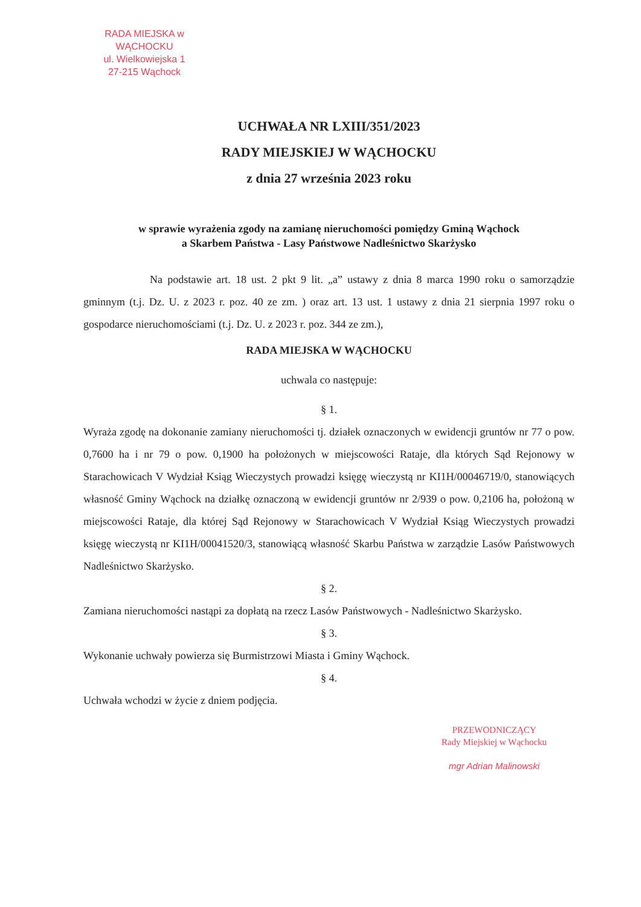RADA MIEJSKA w WĄCHOCKU
ul. Wielkowiejska 1
27-215 Wąchock
UCHWAŁA NR LXIII/351/2023
RADY MIEJSKIEJ W WĄCHOCKU
z dnia 27 września 2023 roku
w sprawie wyrażenia zgody na zamianę nieruchomości pomiędzy Gminą Wąchock
a Skarbem Państwa - Lasy Państwowe Nadleśnictwo Skarżysko
Na podstawie art. 18 ust. 2 pkt 9 lit. „a” ustawy z dnia 8 marca 1990 roku o samorządzie gminnym (t.j. Dz. U. z 2023 r. poz. 40 ze zm. ) oraz art. 13 ust. 1 ustawy z dnia 21 sierpnia 1997 roku o gospodarce nieruchomościami (t.j. Dz. U. z 2023 r. poz. 344 ze zm.),
RADA MIEJSKA W WĄCHOCKU
uchwala co następuje:
§ 1.
Wyraża zgodę na dokonanie zamiany nieruchomości tj. działek oznaczonych w ewidencji gruntów nr 77 o pow. 0,7600 ha i nr 79 o pow. 0,1900 ha położonych w miejscowości Rataje, dla których Sąd Rejonowy w Starachowicach V Wydział Ksiąg Wieczystych prowadzi księgę wieczystą nr KI1H/00046719/0, stanowiących własność Gminy Wąchock na działkę oznaczoną w ewidencji gruntów nr 2/939 o pow. 0,2106 ha, położoną w miejscowości Rataje, dla której Sąd Rejonowy w Starachowicach V Wydział Ksiąg Wieczystych prowadzi księgę wieczystą nr KI1H/00041520/3, stanowiącą własność Skarbu Państwa w zarządzie Lasów Państwowych Nadleśnictwo Skarżysko.
§ 2.
Zamiana nieruchomości nastąpi za dopłatą na rzecz Lasów Państwowych - Nadleśnictwo Skarżysko.
§ 3.
Wykonanie uchwały powierza się Burmistrzowi Miasta i Gminy Wąchock.
§ 4.
Uchwała wchodzi w życie z dniem podjęcia.
PRZEWODNICZĄCY
Rady Miejskiej w Wąchocku
mgr Adrian Malinowski